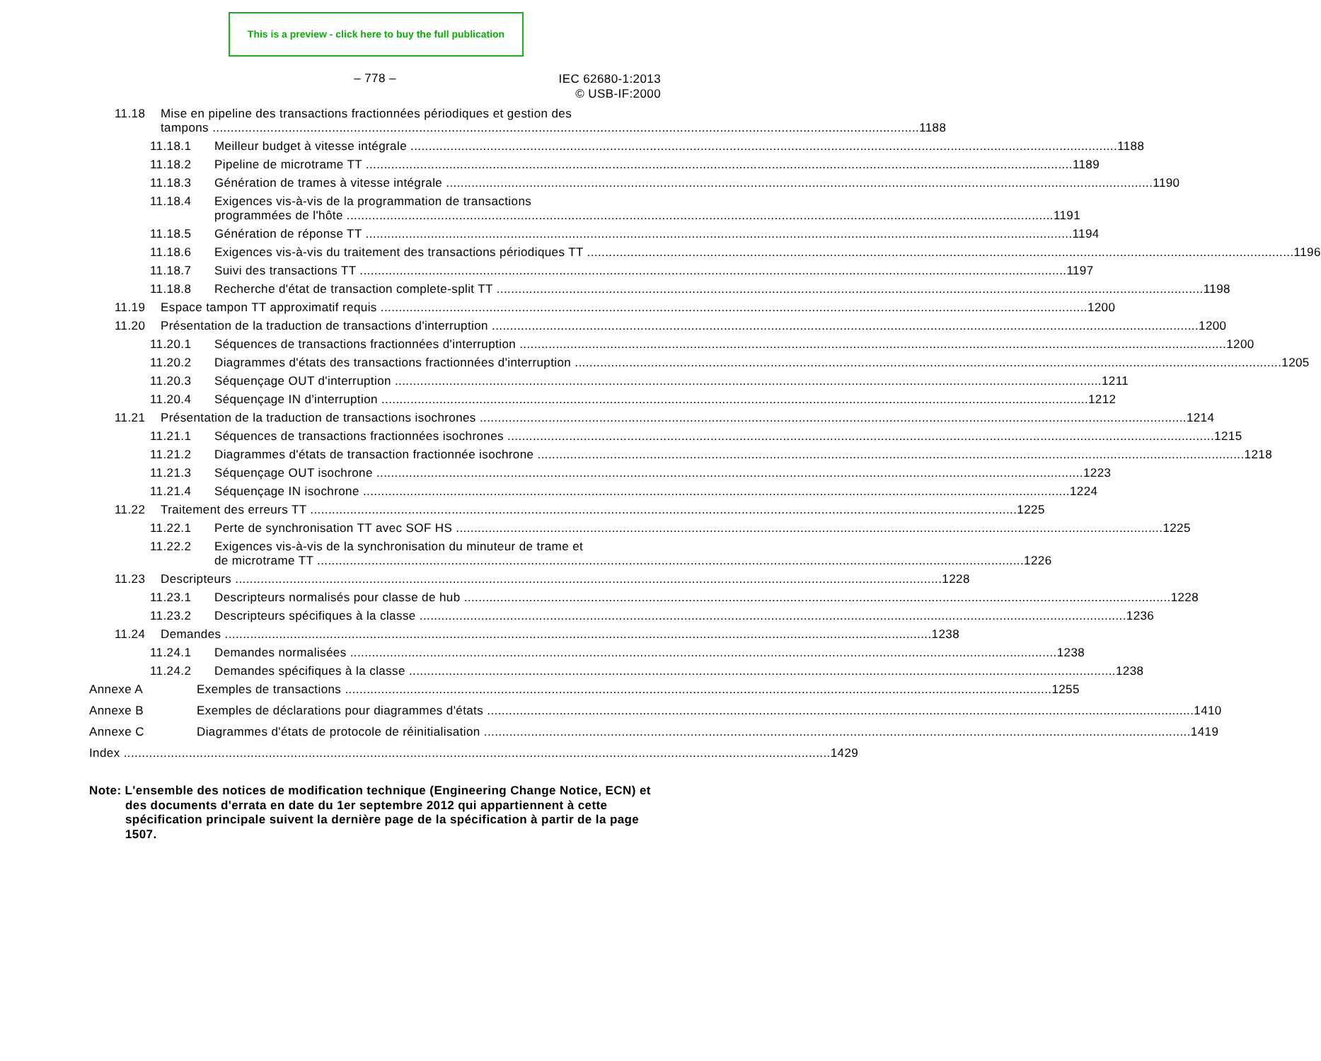This is a preview - click here to buy the full publication
– 778 –
IEC 62680-1:2013
© USB-IF:2000
11.18 Mise en pipeline des transactions fractionnées périodiques et gestion des
tampons 1188
11.18.1 Meilleur budget à vitesse intégrale 1188
11.18.2 Pipeline de microtrame TT 1189
11.18.3 Génération de trames à vitesse intégrale 1190
11.18.4 Exigences vis-à-vis de la programmation de transactions
programmées de l'hôte 1191
11.18.5 Génération de réponse TT 1194
11.18.6 Exigences vis-à-vis du traitement des transactions périodiques TT 1196
11.18.7 Suivi des transactions TT 1197
11.18.8 Recherche d'état de transaction complete-split TT 1198
11.19 Espace tampon TT approximatif requis 1200
11.20 Présentation de la traduction de transactions d'interruption 1200
11.20.1 Séquences de transactions fractionnées d'interruption 1200
11.20.2 Diagrammes d'états des transactions fractionnées d'interruption 1205
11.20.3 Séquençage OUT d'interruption 1211
11.20.4 Séquençage IN d'interruption 1212
11.21 Présentation de la traduction de transactions isochrones 1214
11.21.1 Séquences de transactions fractionnées isochrones 1215
11.21.2 Diagrammes d'états de transaction fractionnée isochrone 1218
11.21.3 Séquençage OUT isochrone 1223
11.21.4 Séquençage IN isochrone 1224
11.22 Traitement des erreurs TT 1225
11.22.1 Perte de synchronisation TT avec SOF HS 1225
11.22.2 Exigences vis-à-vis de la synchronisation du minuteur de trame et
de microtrame TT 1226
11.23 Descripteurs 1228
11.23.1 Descripteurs normalisés pour classe de hub 1228
11.23.2 Descripteurs spécifiques à la classe 1236
11.24 Demandes 1238
11.24.1 Demandes normalisées 1238
11.24.2 Demandes spécifiques à la classe 1238
Annexe A Exemples de transactions 1255
Annexe B Exemples de déclarations pour diagrammes d'états 1410
Annexe C Diagrammes d'états de protocole de réinitialisation 1419
Index 1429
Note: L'ensemble des notices de modification technique (Engineering Change Notice, ECN) et des documents d'errata en date du 1er septembre 2012 qui appartiennent à cette spécification principale suivent la dernière page de la spécification à partir de la page 1507.